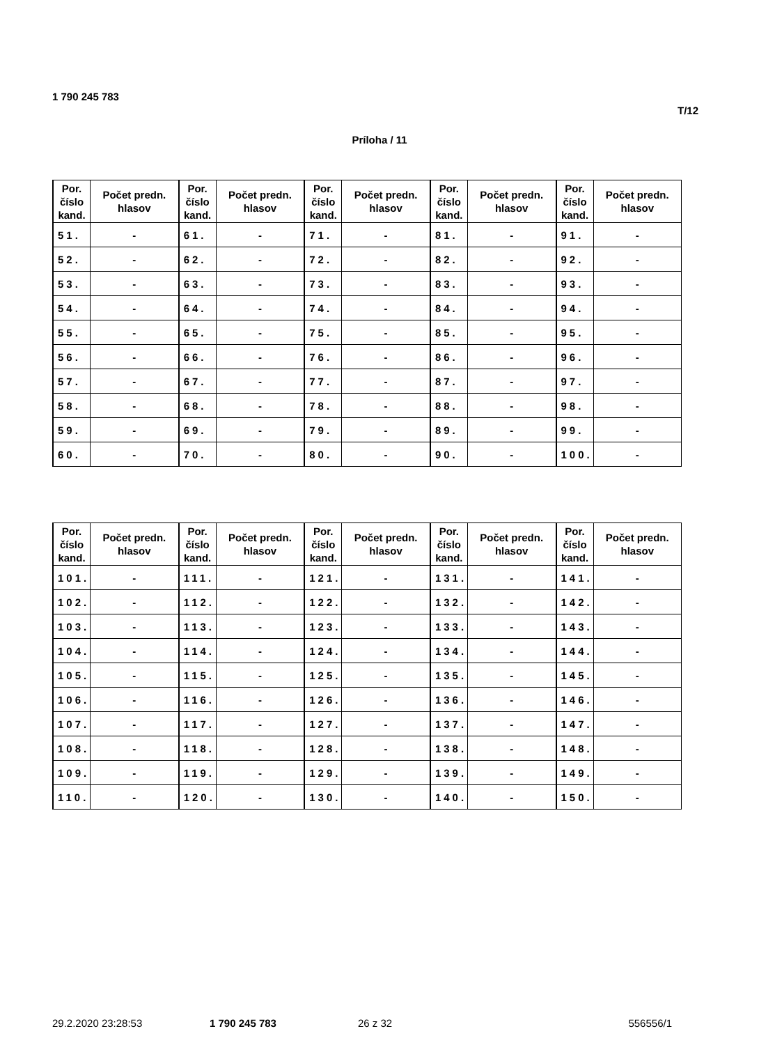1 790 245 783
T/12
Príloha / 11
| Por. číslo kand. | Počet predn. hlasov | Por. číslo kand. | Počet predn. hlasov | Por. číslo kand. | Počet predn. hlasov | Por. číslo kand. | Počet predn. hlasov | Por. číslo kand. | Počet predn. hlasov |
| --- | --- | --- | --- | --- | --- | --- | --- | --- | --- |
| 51. | - | 61. | - | 71. | - | 81. | - | 91. | - |
| 52. | - | 62. | - | 72. | - | 82. | - | 92. | - |
| 53. | - | 63. | - | 73. | - | 83. | - | 93. | - |
| 54. | - | 64. | - | 74. | - | 84. | - | 94. | - |
| 55. | - | 65. | - | 75. | - | 85. | - | 95. | - |
| 56. | - | 66. | - | 76. | - | 86. | - | 96. | - |
| 57. | - | 67. | - | 77. | - | 87. | - | 97. | - |
| 58. | - | 68. | - | 78. | - | 88. | - | 98. | - |
| 59. | - | 69. | - | 79. | - | 89. | - | 99. | - |
| 60. | - | 70. | - | 80. | - | 90. | - | 100. | - |
| Por. číslo kand. | Počet predn. hlasov | Por. číslo kand. | Počet predn. hlasov | Por. číslo kand. | Počet predn. hlasov | Por. číslo kand. | Počet predn. hlasov | Por. číslo kand. | Počet predn. hlasov |
| --- | --- | --- | --- | --- | --- | --- | --- | --- | --- |
| 101. | - | 111. | - | 121. | - | 131. | - | 141. | - |
| 102. | - | 112. | - | 122. | - | 132. | - | 142. | - |
| 103. | - | 113. | - | 123. | - | 133. | - | 143. | - |
| 104. | - | 114. | - | 124. | - | 134. | - | 144. | - |
| 105. | - | 115. | - | 125. | - | 135. | - | 145. | - |
| 106. | - | 116. | - | 126. | - | 136. | - | 146. | - |
| 107. | - | 117. | - | 127. | - | 137. | - | 147. | - |
| 108. | - | 118. | - | 128. | - | 138. | - | 148. | - |
| 109. | - | 119. | - | 129. | - | 139. | - | 149. | - |
| 110. | - | 120. | - | 130. | - | 140. | - | 150. | - |
29.2.2020 23:28:53 1 790 245 783 26 z 32 556556/1